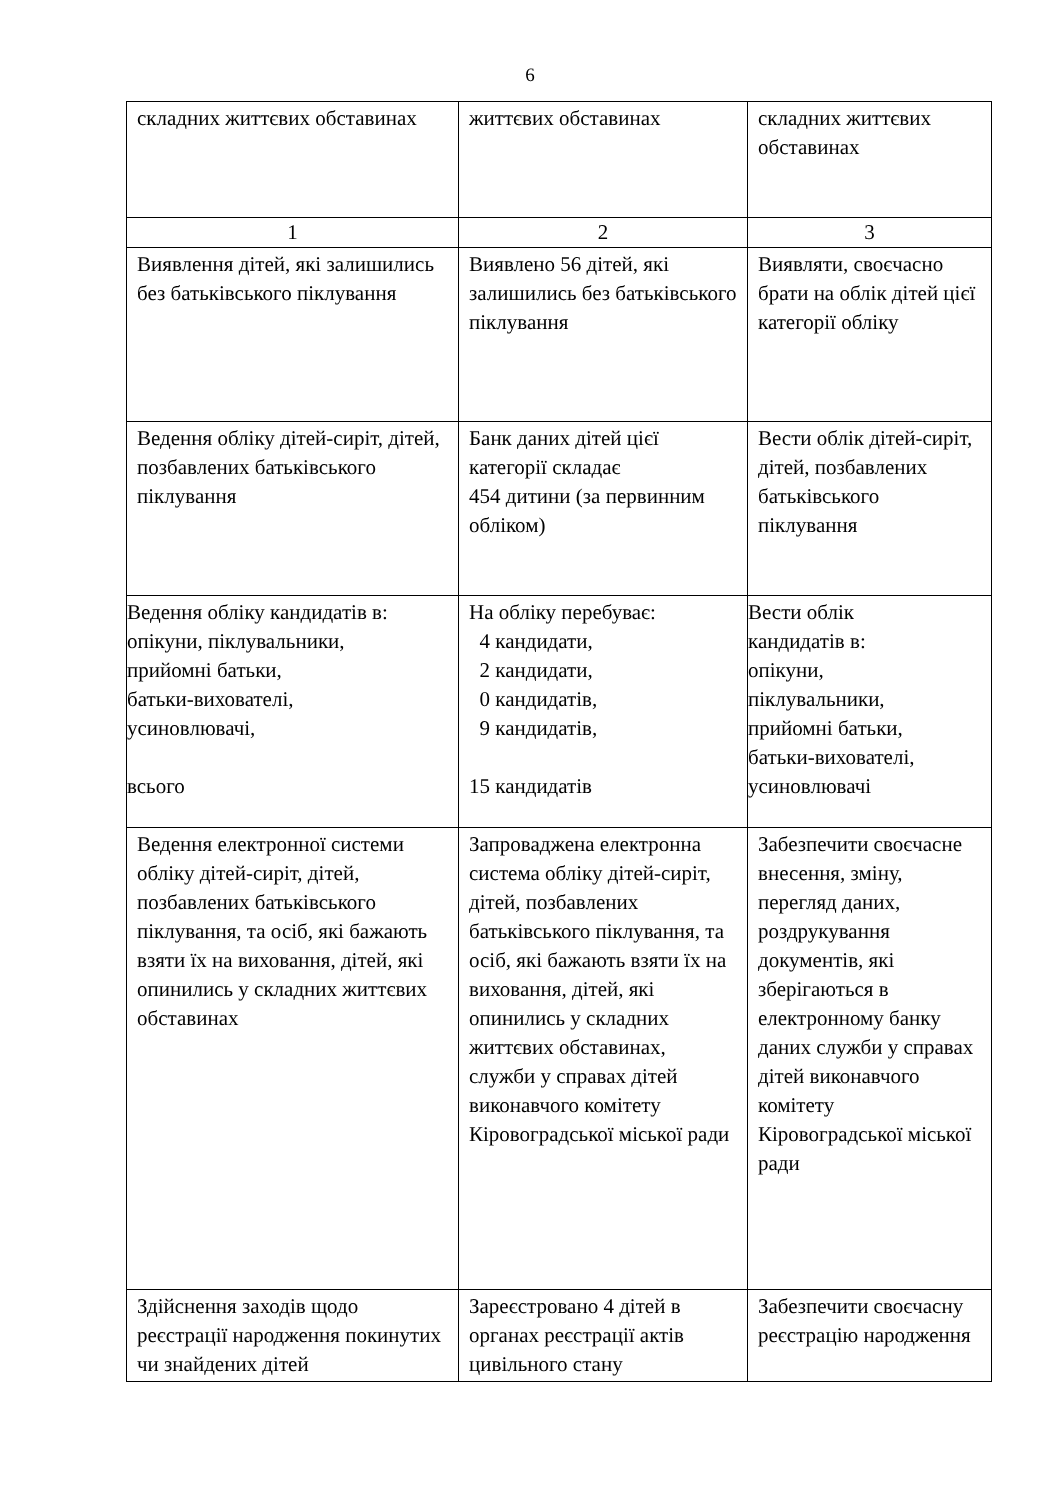6
| складних життєвих обставинах | життєвих обставинах | складних життєвих обставинах |
| 1 | 2 | 3 |
| Виявлення дітей, які залишились без батьківського піклування | Виявлено 56 дітей, які залишились без батьківського піклування | Виявляти, своєчасно брати на облік дітей цієї категорії обліку |
| Ведення обліку дітей-сиріт, дітей, позбавлених батьківського піклування | Банк даних дітей цієї категорії складає 454 дитини (за первинним обліком) | Вести облік дітей-сиріт, дітей, позбавлених батьківського піклування |
| Ведення обліку кандидатів в: опікуни, піклувальники, прийомні батьки, батьки-вихователі, усиновлювачі, всього | На обліку перебуває: 4 кандидати, 2 кандидати, 0 кандидатів, 9 кандидатів, 15 кандидатів | Вести облік кандидатів в: опікуни, піклувальники, прийомні батьки, батьки-вихователі, усиновлювачі |
| Ведення електронної системи обліку дітей-сиріт, дітей, позбавлених батьківського піклування, та осіб, які бажають взяти їх на виховання, дітей, які опинились у складних життєвих обставинах | Запроваджена електронна система обліку дітей-сиріт, дітей, позбавлених батьківського піклування, та осіб, які бажають взяти їх на виховання, дітей, які опинились у складних життєвих обставинах, служби у справах дітей виконавчого комітету Кіровоградської міської ради | Забезпечити своєчасне внесення, зміну, перегляд даних, роздрукування документів, які зберігаються в електронному банку даних служби у справах дітей виконавчого комітету Кіровоградської міської ради |
| Здійснення заходів щодо реєстрації народження покинутих чи знайдених дітей | Зареєстровано 4 дітей в органах реєстрації актів цивільного стану | Забезпечити своєчасну реєстрацію народження |